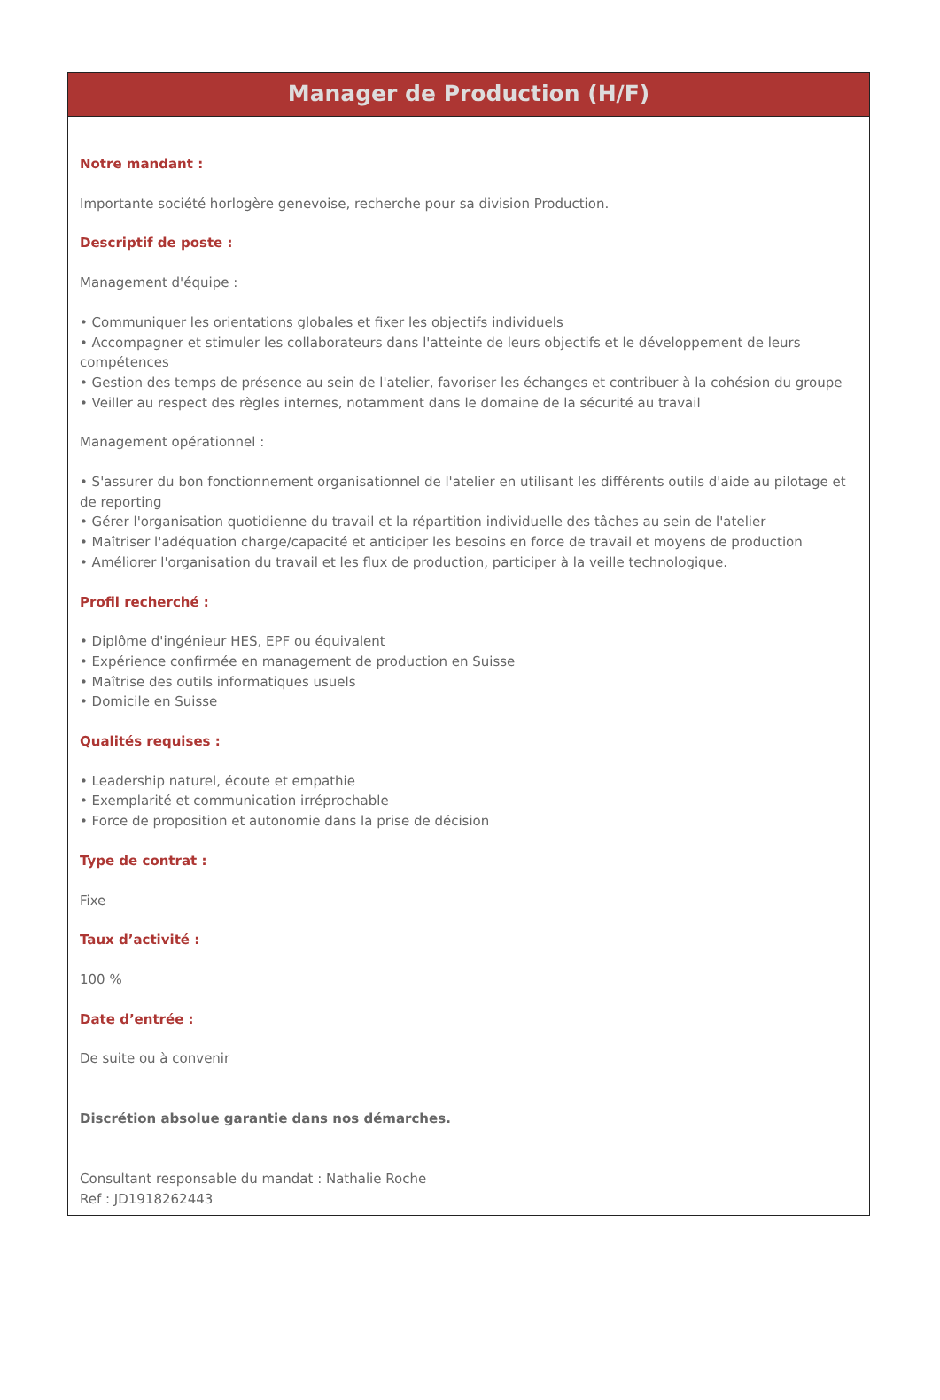Manager de Production (H/F)
Notre mandant :
Importante société horlogère genevoise, recherche pour sa division Production.
Descriptif de poste :
Management d'équipe :
• Communiquer les orientations globales et fixer les objectifs individuels
• Accompagner et stimuler les collaborateurs dans l'atteinte de leurs objectifs et le développement de leurs compétences
• Gestion des temps de présence au sein de l'atelier, favoriser les échanges et contribuer à la cohésion du groupe
• Veiller au respect des règles internes, notamment dans le domaine de la sécurité au travail
Management opérationnel :
• S'assurer du bon fonctionnement organisationnel de l'atelier en utilisant les différents outils d'aide au pilotage et de reporting
• Gérer l'organisation quotidienne du travail et la répartition individuelle des tâches au sein de l'atelier
• Maîtriser l'adéquation charge/capacité et anticiper les besoins en force de travail et moyens de production
• Améliorer l'organisation du travail et les flux de production, participer à la veille technologique.
Profil recherché :
• Diplôme d'ingénieur HES, EPF ou équivalent
• Expérience confirmée en management de production en Suisse
• Maîtrise des outils informatiques usuels
• Domicile en Suisse
Qualités requises :
• Leadership naturel, écoute et empathie
• Exemplarité et communication irréprochable
• Force de proposition et autonomie dans la prise de décision
Type de contrat :
Fixe
Taux d’activité :
100 %
Date d’entrée :
De suite ou à convenir
Discrétion absolue garantie dans nos démarches.
Consultant responsable du mandat : Nathalie Roche
Ref : JD1918262443